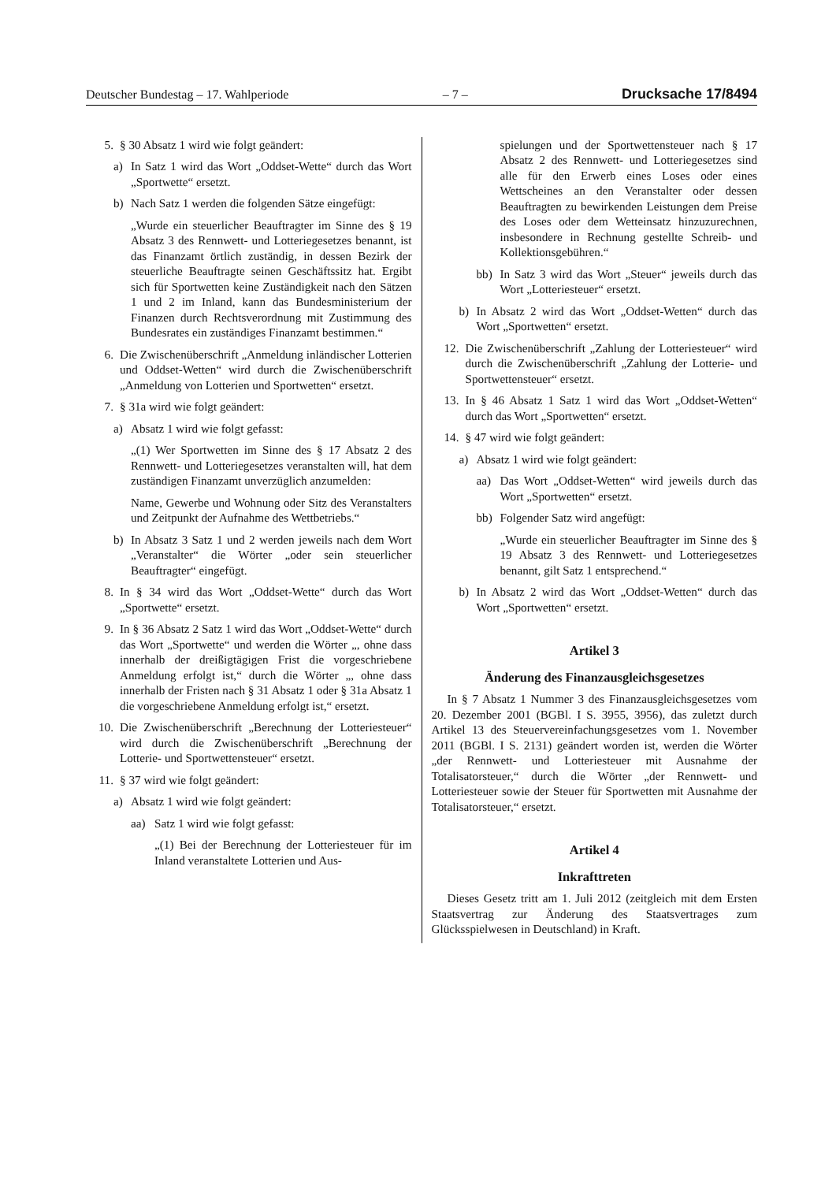Deutscher Bundestag – 17. Wahlperiode – 7 – Drucksache 17/8494
5. § 30 Absatz 1 wird wie folgt geändert:
a) In Satz 1 wird das Wort „Oddset-Wette“ durch das Wort „Sportwette“ ersetzt.
b) Nach Satz 1 werden die folgenden Sätze eingefügt:
„Wurde ein steuerlicher Beauftragter im Sinne des § 19 Absatz 3 des Rennwett- und Lotteriegesetzes benannt, ist das Finanzamt örtlich zuständig, in dessen Bezirk der steuerliche Beauftragte seinen Geschäftssitz hat. Ergibt sich für Sportwetten keine Zuständigkeit nach den Sätzen 1 und 2 im Inland, kann das Bundesministerium der Finanzen durch Rechtsverordnung mit Zustimmung des Bundesrates ein zuständiges Finanzamt bestimmen.“
6. Die Zwischenüberschrift „Anmeldung inländischer Lotterien und Oddset-Wetten“ wird durch die Zwischenüberschrift „Anmeldung von Lotterien und Sportwetten“ ersetzt.
7. § 31a wird wie folgt geändert:
a) Absatz 1 wird wie folgt gefasst:
„(1) Wer Sportwetten im Sinne des § 17 Absatz 2 des Rennwett- und Lotteriegesetzes veranstalten will, hat dem zuständigen Finanzamt unverzüglich anzumelden:
Name, Gewerbe und Wohnung oder Sitz des Veranstalters und Zeitpunkt der Aufnahme des Wettbetriebs.“
b) In Absatz 3 Satz 1 und 2 werden jeweils nach dem Wort „Veranstalter“ die Wörter „oder sein steuerlicher Beauftragter“ eingefügt.
8. In § 34 wird das Wort „Oddset-Wette“ durch das Wort „Sportwette“ ersetzt.
9. In § 36 Absatz 2 Satz 1 wird das Wort „Oddset-Wette“ durch das Wort „Sportwette“ und werden die Wörter „, ohne dass innerhalb der dreißigtägigen Frist die vorgeschriebene Anmeldung erfolgt ist,“ durch die Wörter „, ohne dass innerhalb der Fristen nach § 31 Absatz 1 oder § 31a Absatz 1 die vorgeschriebene Anmeldung erfolgt ist,“ ersetzt.
10. Die Zwischenüberschrift „Berechnung der Lotteriesteuer“ wird durch die Zwischenüberschrift „Berechnung der Lotterie- und Sportwettensteuer“ ersetzt.
11. § 37 wird wie folgt geändert:
a) Absatz 1 wird wie folgt geändert:
aa) Satz 1 wird wie folgt gefasst:
„(1) Bei der Berechnung der Lotteriesteuer für im Inland veranstaltete Lotterien und Aus-
spielungen und der Sportwettensteuer nach § 17 Absatz 2 des Rennwett- und Lotteriegesetzes sind alle für den Erwerb eines Loses oder eines Wettscheines an den Veranstalter oder dessen Beauftragten zu bewirkenden Leistungen dem Preise des Loses oder dem Wetteinsatz hinzuzurechnen, insbesondere in Rechnung gestellte Schreib- und Kollektionsgebühren.“
bb) In Satz 3 wird das Wort „Steuer“ jeweils durch das Wort „Lotteriesteuer“ ersetzt.
b) In Absatz 2 wird das Wort „Oddset-Wetten“ durch das Wort „Sportwetten“ ersetzt.
12. Die Zwischenüberschrift „Zahlung der Lotteriesteuer“ wird durch die Zwischenüberschrift „Zahlung der Lotterie- und Sportwettensteuer“ ersetzt.
13. In § 46 Absatz 1 Satz 1 wird das Wort „Oddset-Wetten“ durch das Wort „Sportwetten“ ersetzt.
14. § 47 wird wie folgt geändert:
a) Absatz 1 wird wie folgt geändert:
aa) Das Wort „Oddset-Wetten“ wird jeweils durch das Wort „Sportwetten“ ersetzt.
bb) Folgender Satz wird angefügt:
„Wurde ein steuerlicher Beauftragter im Sinne des § 19 Absatz 3 des Rennwett- und Lotteriegesetzes benannt, gilt Satz 1 entsprechend.“
b) In Absatz 2 wird das Wort „Oddset-Wetten“ durch das Wort „Sportwetten“ ersetzt.
Artikel 3
Änderung des Finanzausgleichsgesetzes
In § 7 Absatz 1 Nummer 3 des Finanzausgleichsgesetzes vom 20. Dezember 2001 (BGBl. I S. 3955, 3956), das zuletzt durch Artikel 13 des Steuervereinfachungsgesetzes vom 1. November 2011 (BGBl. I S. 2131) geändert worden ist, werden die Wörter „der Rennwett- und Lotteriesteuer mit Ausnahme der Totalisatorsteuer,“ durch die Wörter „der Rennwett- und Lotteriesteuer sowie der Steuer für Sportwetten mit Ausnahme der Totalisatorsteuer,“ ersetzt.
Artikel 4
Inkrafttreten
Dieses Gesetz tritt am 1. Juli 2012 (zeitgleich mit dem Ersten Staatsvertrag zur Änderung des Staatsvertrages zum Glücksspielwesen in Deutschland) in Kraft.